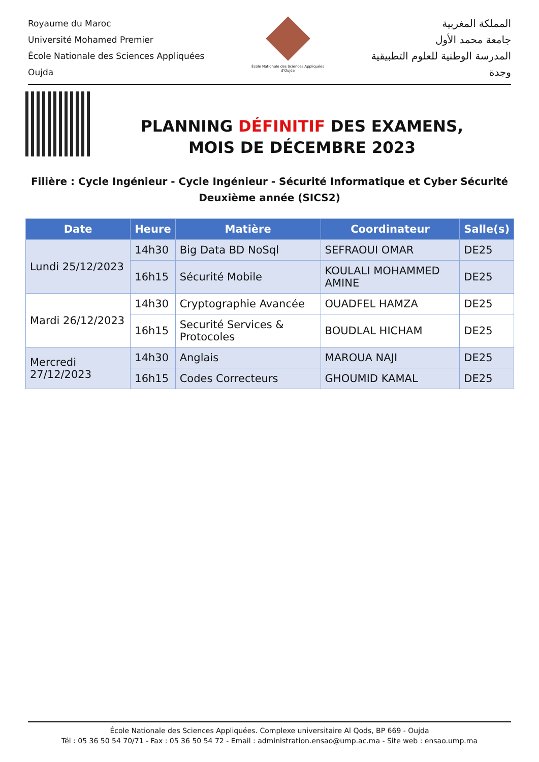Royaume du Maroc
Université Mohamed Premier
École Nationale des Sciences Appliquées
Oujda
École Nationale des Sciences Appliquées d'Oujda
المملكة المغربية
جامعة محمد الأول
المدرسة الوطنية للعلوم التطبيقية
وجدة
PLANNING DÉFINITIF DES EXAMENS,
MOIS DE DÉCEMBRE 2023
Filière : Cycle Ingénieur - Cycle Ingénieur - Sécurité Informatique et Cyber Sécurité
Deuxième année (SICS2)
| Date | Heure | Matière | Coordinateur | Salle(s) |
| --- | --- | --- | --- | --- |
| Lundi 25/12/2023 | 14h30 | Big Data BD NoSql | SEFRAOUI OMAR | DE25 |
| | 16h15 | Sécurité Mobile | KOULALI MOHAMMED AMINE | DE25 |
| Mardi 26/12/2023 | 14h30 | Cryptographie Avancée | OUADFEL HAMZA | DE25 |
| | 16h15 | Securité Services & Protocoles | BOUDLAL HICHAM | DE25 |
| Mercredi 27/12/2023 | 14h30 | Anglais | MAROUA NAJI | DE25 |
| | 16h15 | Codes Correcteurs | GHOUMID KAMAL | DE25 |
École Nationale des Sciences Appliquées. Complexe universitaire Al Qods, BP 669 - Oujda
Tél : 05 36 50 54 70/71 - Fax : 05 36 50 54 72 - Email : administration.ensao@ump.ac.ma - Site web : ensao.ump.ma